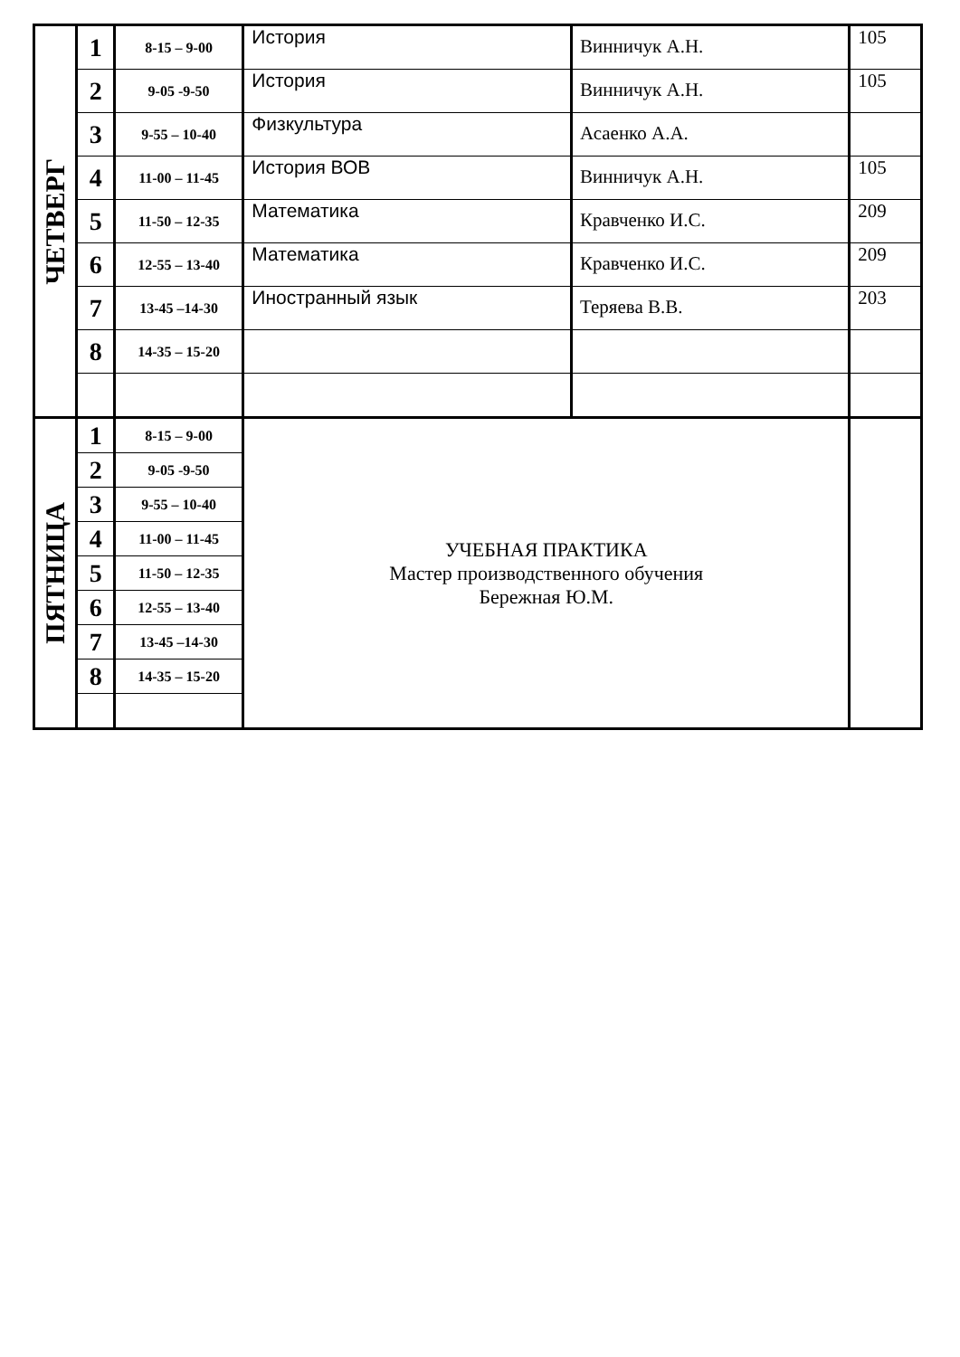| ЧЕТВЕРГ | 1 | 8-15 – 9-00 | История | Винничук А.Н. | 105 |
| | 2 | 9-05 -9-50 | История | Винничук А.Н. | 105 |
| | 3 | 9-55 – 10-40 | Физкультура | Асаенко А.А. | |
| | 4 | 11-00 – 11-45 | История ВОВ | Винничук А.Н. | 105 |
| | 5 | 11-50 – 12-35 | Математика | Кравченко И.С. | 209 |
| | 6 | 12-55 – 13-40 | Математика | Кравченко И.С. | 209 |
| | 7 | 13-45 –14-30 | Иностранный язык | Теряева В.В. | 203 |
| | 8 | 14-35 – 15-20 | | | |
| ПЯТНИЦА | 1 | 8-15 – 9-00 | УЧЕБНАЯ ПРАКТИКА Мастер производственного обучения Бережная Ю.М. | | |
| | 2 | 9-05 -9-50 | | | |
| | 3 | 9-55 – 10-40 | | | |
| | 4 | 11-00 – 11-45 | | | |
| | 5 | 11-50 – 12-35 | | | |
| | 6 | 12-55 – 13-40 | | | |
| | 7 | 13-45 –14-30 | | | |
| | 8 | 14-35 – 15-20 | | | |